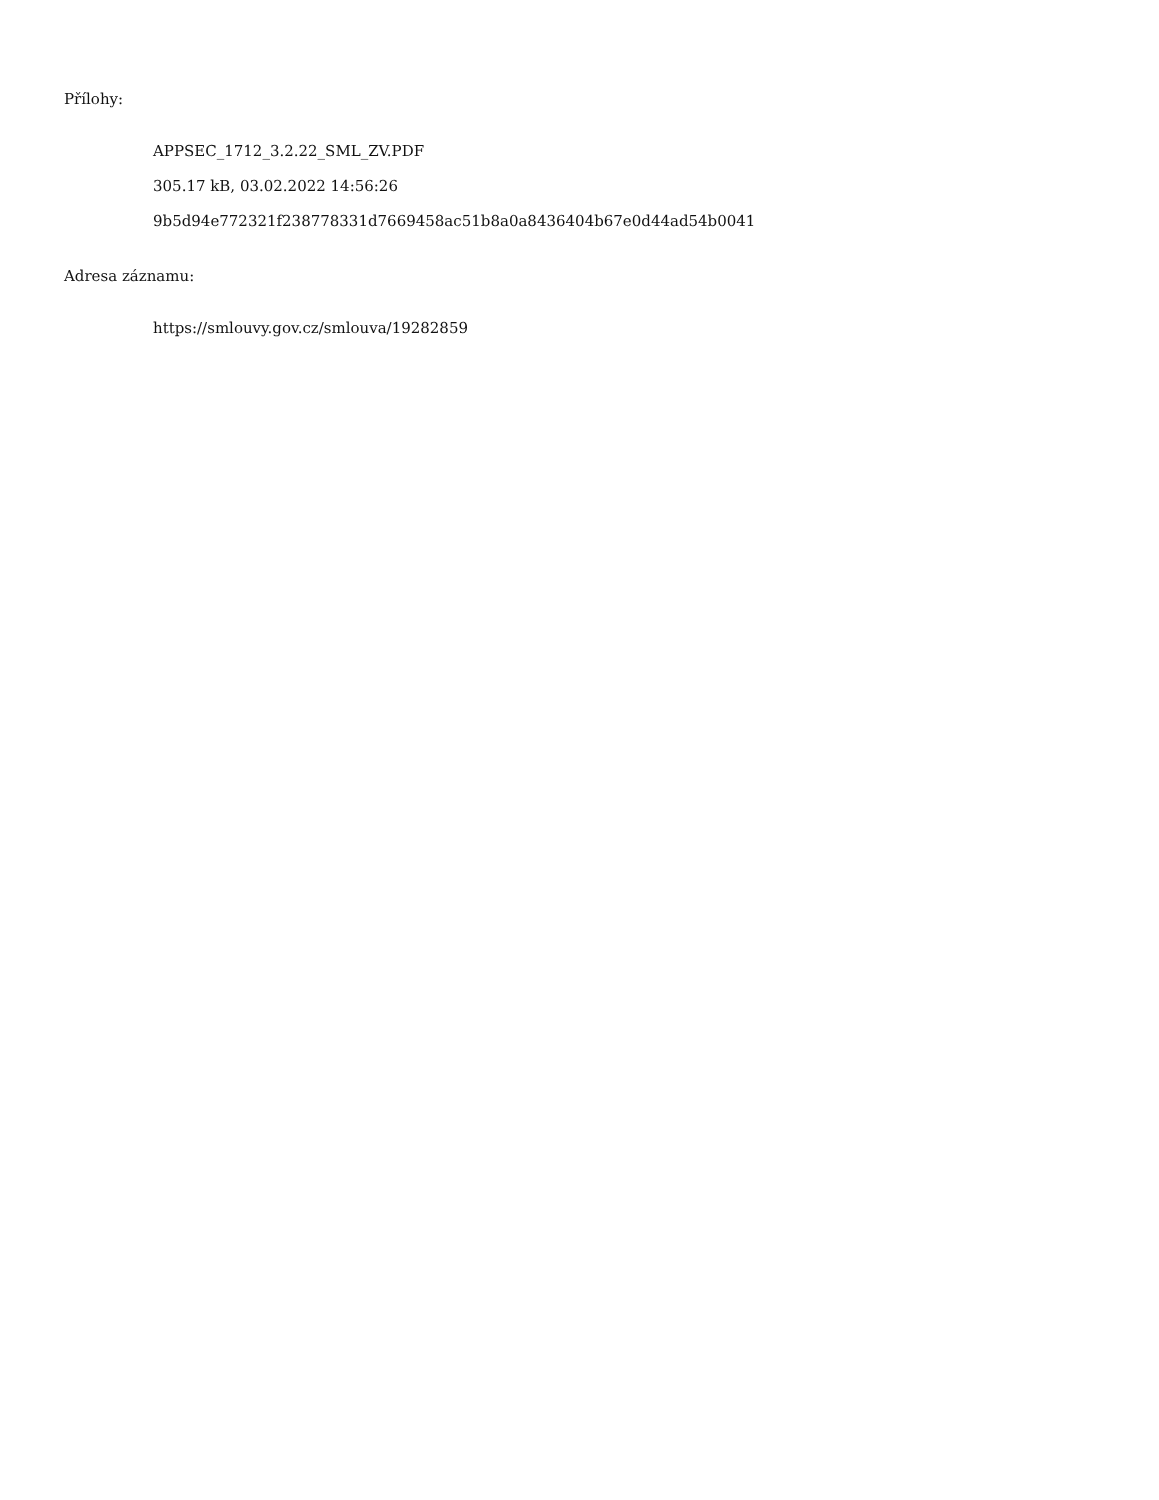Přílohy:
APPSEC_1712_3.2.22_SML_ZV.PDF
305.17 kB, 03.02.2022 14:56:26
9b5d94e772321f238778331d7669458ac51b8a0a8436404b67e0d44ad54b0041
Adresa záznamu:
https://smlouvy.gov.cz/smlouva/19282859